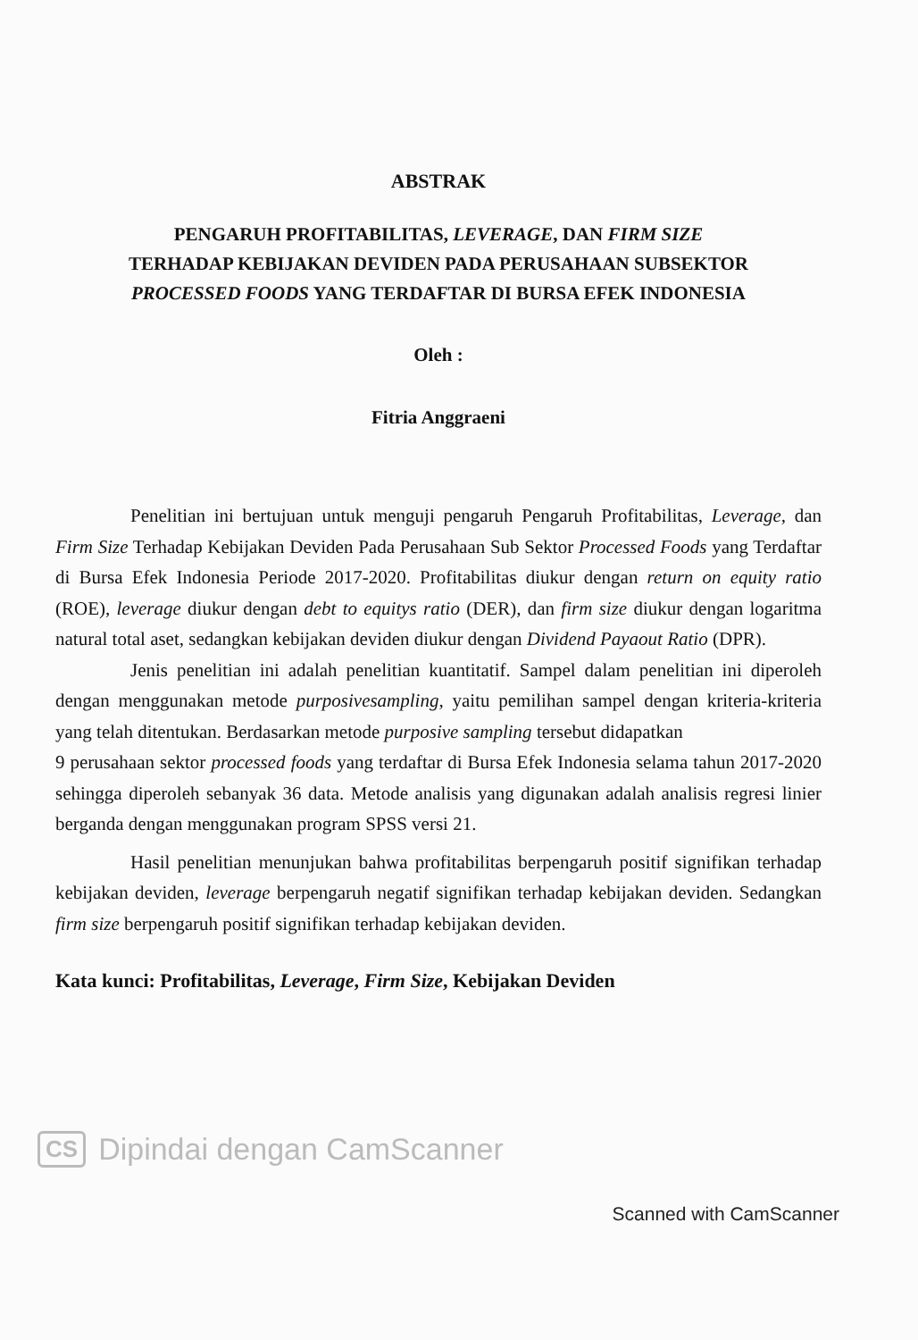ABSTRAK
PENGARUH PROFITABILITAS, LEVERAGE, DAN FIRM SIZE
TERHADAP KEBIJAKAN DEVIDEN PADA PERUSAHAAN SUBSEKTOR
PROCESSED FOODS YANG TERDAFTAR DI BURSA EFEK INDONESIA
Oleh :
Fitria Anggraeni
Penelitian ini bertujuan untuk menguji pengaruh Pengaruh Profitabilitas, Leverage, dan Firm Size Terhadap Kebijakan Deviden Pada Perusahaan Sub Sektor Processed Foods yang Terdaftar di Bursa Efek Indonesia Periode 2017-2020. Profitabilitas diukur dengan return on equity ratio (ROE), leverage diukur dengan debt to equitys ratio (DER), dan firm size diukur dengan logaritma natural total aset, sedangkan kebijakan deviden diukur dengan Dividend Payaout Ratio (DPR).
Jenis penelitian ini adalah penelitian kuantitatif. Sampel dalam penelitian ini diperoleh dengan menggunakan metode purposivesampling, yaitu pemilihan sampel dengan kriteria-kriteria yang telah ditentukan. Berdasarkan metode purposive sampling tersebut didapatkan
9 perusahaan sektor processed foods yang terdaftar di Bursa Efek Indonesia selama tahun 2017-2020 sehingga diperoleh sebanyak 36 data. Metode analisis yang digunakan adalah analisis regresi linier berganda dengan menggunakan program SPSS versi 21.
Hasil penelitian menunjukan bahwa profitabilitas berpengaruh positif signifikan terhadap kebijakan deviden, leverage berpengaruh negatif signifikan terhadap kebijakan deviden. Sedangkan firm size berpengaruh positif signifikan terhadap kebijakan deviden.
Kata kunci: Profitabilitas, Leverage, Firm Size, Kebijakan Deviden
CS Dipindai dengan CamScanner
Scanned with CamScanner